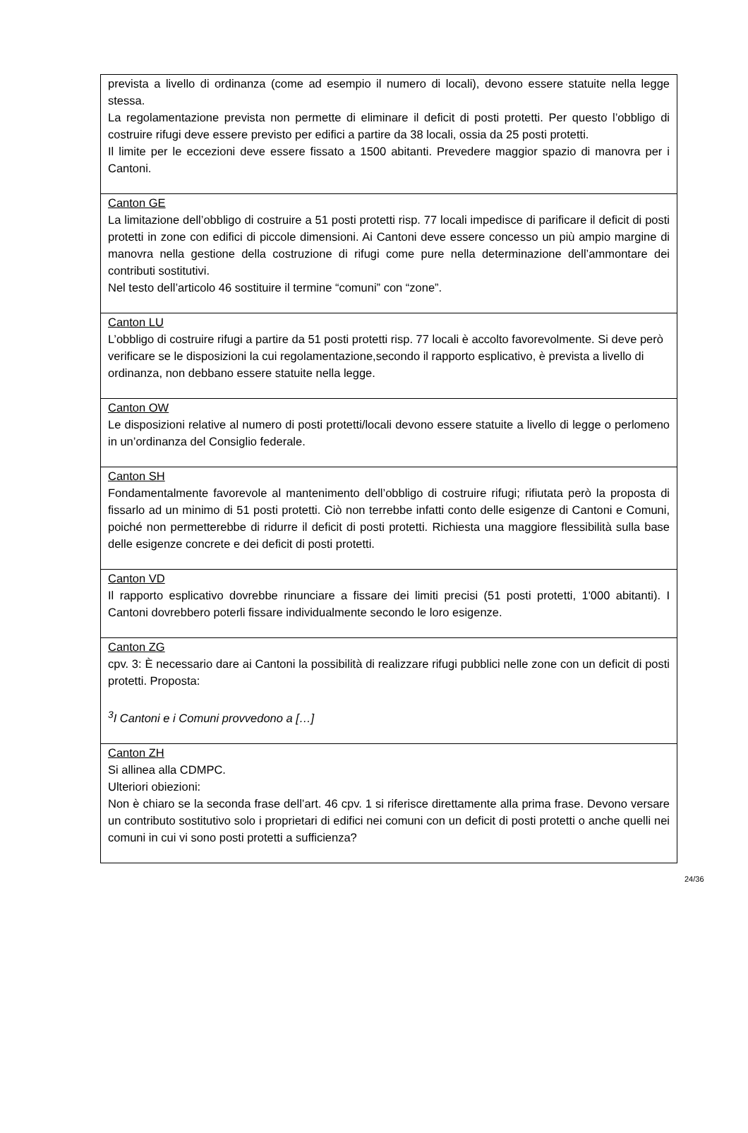| prevista a livello di ordinanza (come ad esempio il numero di locali), devono essere statuite nella legge stessa. La regolamentazione prevista non permette di eliminare il deficit di posti protetti. Per questo l’obbligo di costruire rifugi deve essere previsto per edifici a partire da 38 locali, ossia da 25 posti protetti. Il limite per le eccezioni deve essere fissato a 1500 abitanti. Prevedere maggior spazio di manovra per i Cantoni. |
| Canton GE La limitazione dell’obbligo di costruire a 51 posti protetti risp. 77 locali impedisce di parificare il deficit di posti protetti in zone con edifici di piccole dimensioni. Ai Cantoni deve essere concesso un più ampio margine di manovra nella gestione della costruzione di rifugi come pure nella determinazione dell’ammontare dei contributi sostitutivi. Nel testo dell’articolo 46 sostituire il termine “comuni” con “zone”. |
| Canton LU L’obbligo di costruire rifugi a partire da 51 posti protetti risp. 77 locali è accolto favorevolmente. Si deve però verificare se le disposizioni la cui regolamentazione,secondo il rapporto esplicativo, è prevista a livello di ordinanza, non debbano essere statuite nella legge. |
| Canton OW Le disposizioni relative al numero di posti protetti/locali devono essere statuite a livello di legge o perlomeno in un’ordinanza del Consiglio federale. |
| Canton SH Fondamentalmente favorevole al mantenimento dell’obbligo di costruire rifugi; rifiutata però la proposta di fissarlo ad un minimo di 51 posti protetti. Ciò non terrebbe infatti conto delle esigenze di Cantoni e Comuni, poiché non permetterebbe di ridurre il deficit di posti protetti. Richiesta una maggiore flessibilità sulla base delle esigenze concrete e dei deficit di posti protetti. |
| Canton VD Il rapporto esplicativo dovrebbe rinunciare a fissare dei limiti precisi (51 posti protetti, 1'000 abitanti). I Cantoni dovrebbero poterli fissare individualmente secondo le loro esigenze. |
| Canton ZG cpv. 3: È necessario dare ai Cantoni la possibilità di realizzare rifugi pubblici nelle zone con un deficit di posti protetti. Proposta: <sup>3</sup> I Cantoni e i Comuni provvedono a […] |
| Canton ZH Si allinea alla CDMPC. Ulteriori obiezioni: Non è chiaro se la seconda frase dell’art. 46 cpv. 1 si riferisce direttamente alla prima frase. Devono versare un contributo sostitutivo solo i proprietari di edifici nei comuni con un deficit di posti protetti o anche quelli nei comuni in cui vi sono posti protetti a sufficienza? |
24/36